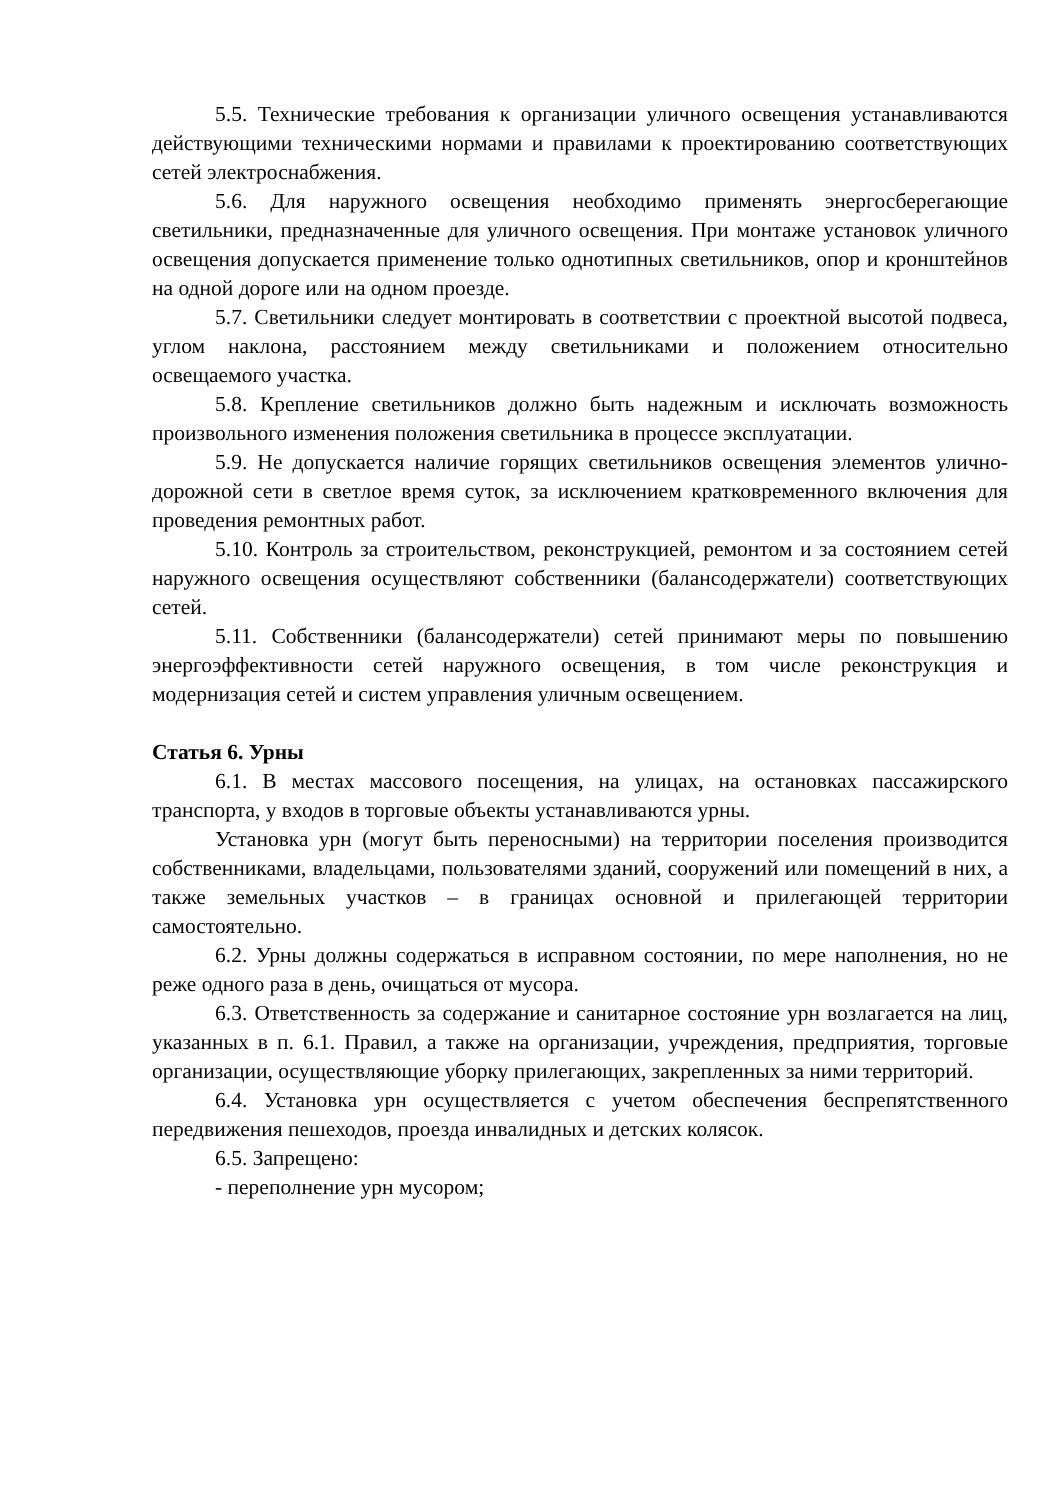5.5. Технические требования к организации уличного освещения устанавливаются действующими техническими нормами и правилами к проектированию соответствующих сетей электроснабжения.
5.6. Для наружного освещения необходимо применять энергосберегающие светильники, предназначенные для уличного освещения. При монтаже установок уличного освещения допускается применение только однотипных светильников, опор и кронштейнов на одной дороге или на одном проезде.
5.7. Светильники следует монтировать в соответствии с проектной высотой подвеса, углом наклона, расстоянием между светильниками и положением относительно освещаемого участка.
5.8. Крепление светильников должно быть надежным и исключать возможность произвольного изменения положения светильника в процессе эксплуатации.
5.9. Не допускается наличие горящих светильников освещения элементов улично-дорожной сети в светлое время суток, за исключением кратковременного включения для проведения ремонтных работ.
5.10. Контроль за строительством, реконструкцией, ремонтом и за состоянием сетей наружного освещения осуществляют собственники (балансодержатели) соответствующих сетей.
5.11. Собственники (балансодержатели) сетей принимают меры по повышению энергоэффективности сетей наружного освещения, в том числе реконструкция и модернизация сетей и систем управления уличным освещением.
Статья 6. Урны
6.1. В местах массового посещения, на улицах, на остановках пассажирского транспорта, у входов в торговые объекты устанавливаются урны.
Установка урн (могут быть переносными) на территории поселения производится собственниками, владельцами, пользователями зданий, сооружений или помещений в них, а также земельных участков – в границах основной и прилегающей территории самостоятельно.
6.2. Урны должны содержаться в исправном состоянии, по мере наполнения, но не реже одного раза в день, очищаться от мусора.
6.3. Ответственность за содержание и санитарное состояние урн возлагается на лиц, указанных в п. 6.1. Правил, а также на организации, учреждения, предприятия, торговые организации, осуществляющие уборку прилегающих, закрепленных за ними территорий.
6.4. Установка урн осуществляется с учетом обеспечения беспрепятственного передвижения пешеходов, проезда инвалидных и детских колясок.
6.5. Запрещено:
- переполнение урн мусором;